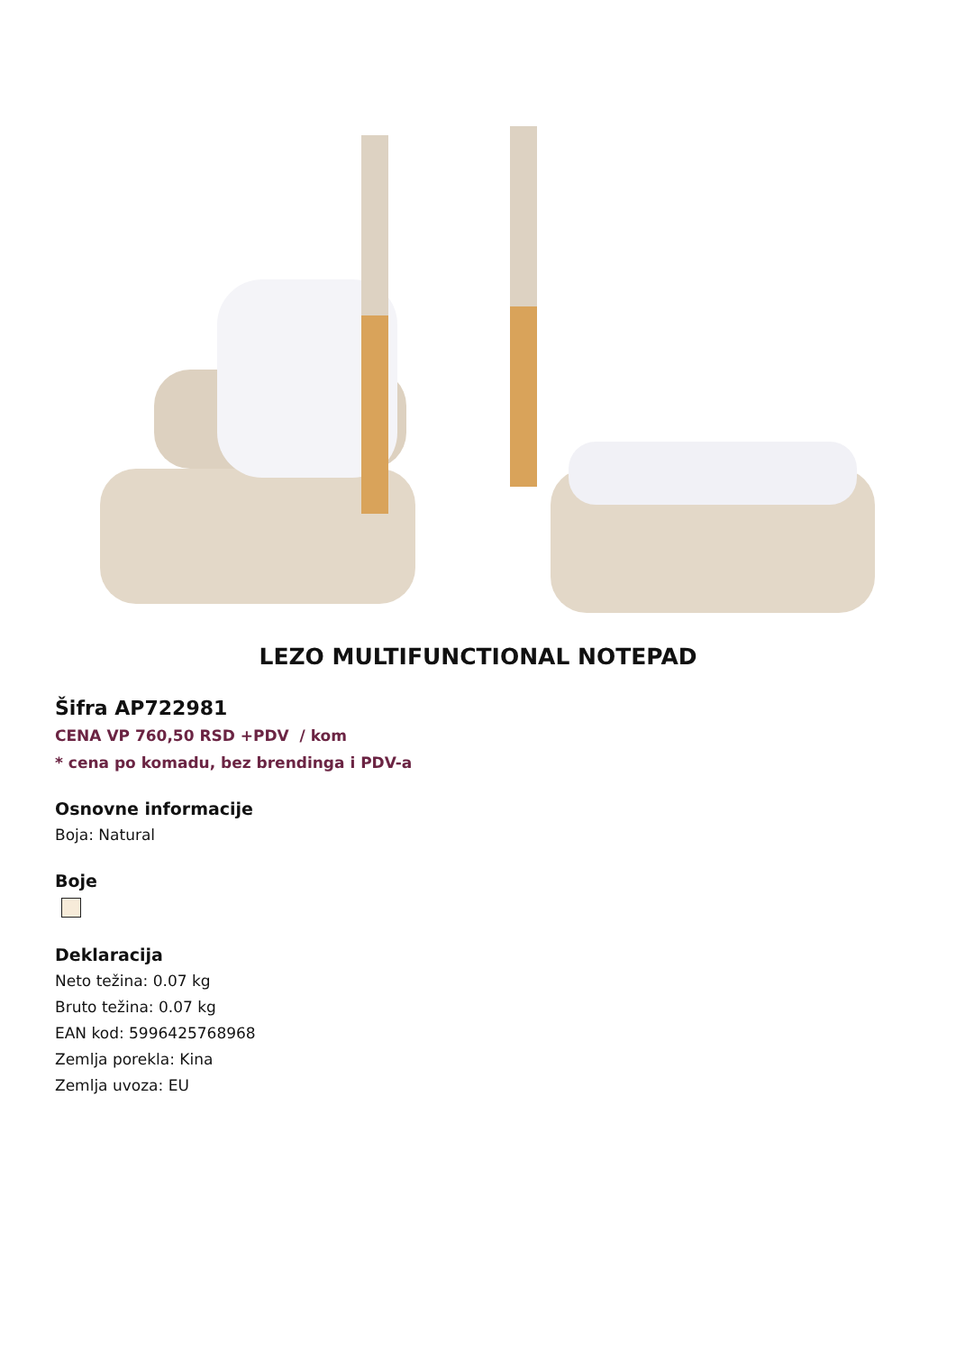LEZO MULTIFUNCTIONAL NOTEPAD
Šifra AP722981
CENA VP 760,50 RSD +PDV / kom
* cena po komadu, bez brendinga i PDV-a
Osnovne informacije
Boja: Natural
Boje
Deklaracija
Neto težina: 0.07 kg
Bruto težina: 0.07 kg
EAN kod: 5996425768968
Zemlja porekla: Kina
Zemlja uvoza: EU